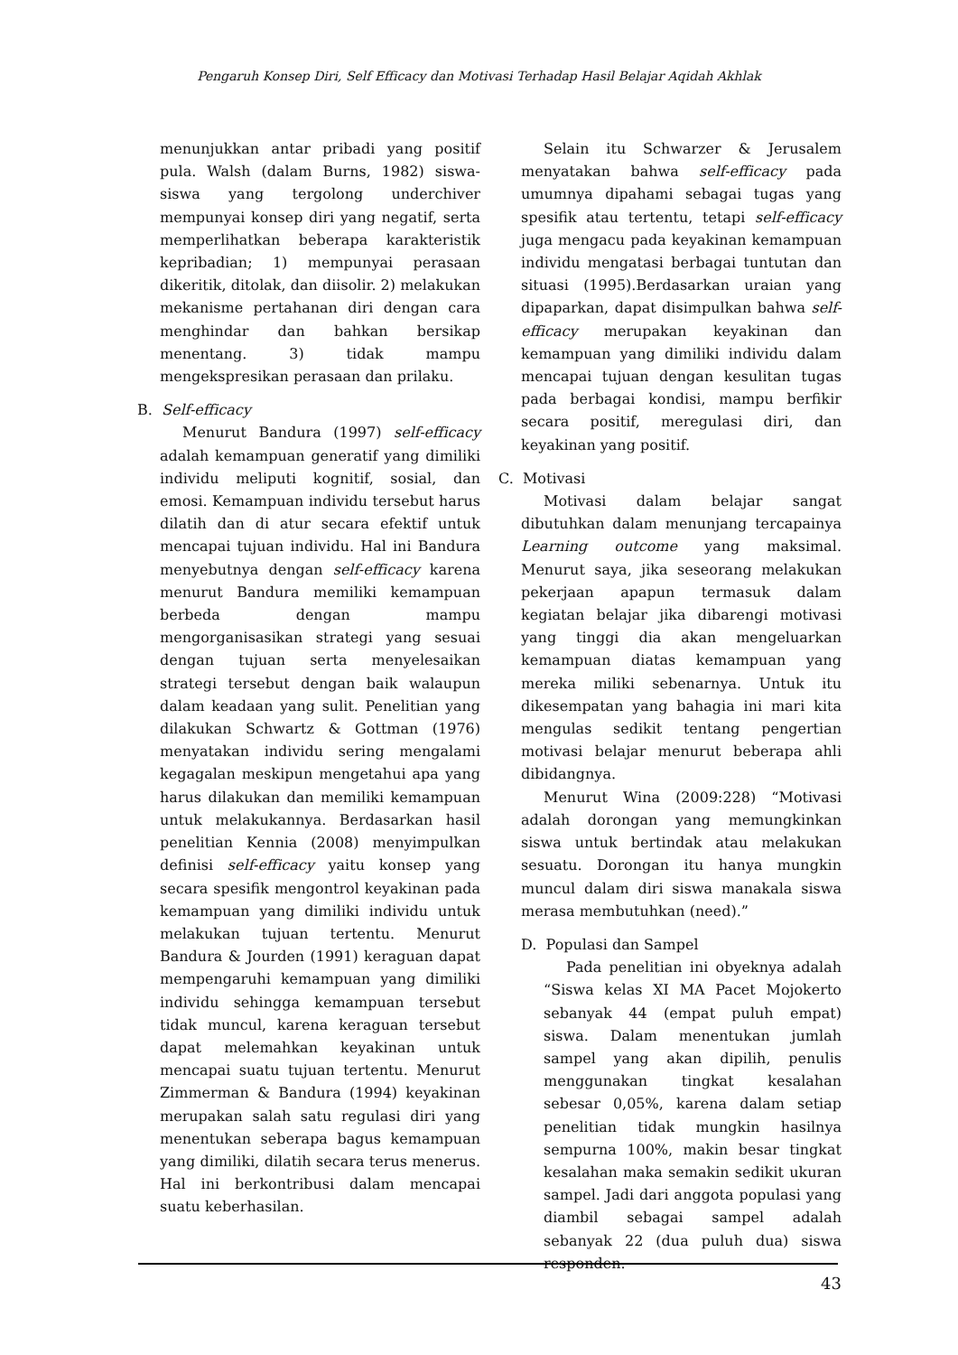Pengaruh Konsep Diri, Self Efficacy dan Motivasi Terhadap Hasil Belajar Aqidah Akhlak
menunjukkan antar pribadi yang positif pula. Walsh (dalam Burns, 1982) siswa-siswa yang tergolong underchiver mempunyai konsep diri yang negatif, serta memperlihatkan beberapa karakteristik kepribadian; 1) mempunyai perasaan dikeritik, ditolak, dan diisolir. 2) melakukan mekanisme pertahanan diri dengan cara menghindar dan bahkan bersikap menentang. 3) tidak mampu mengekspresikan perasaan dan prilaku.
B. Self-efficacy
Menurut Bandura (1997) self-efficacy adalah kemampuan generatif yang dimiliki individu meliputi kognitif, sosial, dan emosi. Kemampuan individu tersebut harus dilatih dan di atur secara efektif untuk mencapai tujuan individu. Hal ini Bandura menyebutnya dengan self-efficacy karena menurut Bandura memiliki kemampuan berbeda dengan mampu mengorganisasikan strategi yang sesuai dengan tujuan serta menyelesaikan strategi tersebut dengan baik walaupun dalam keadaan yang sulit. Penelitian yang dilakukan Schwartz & Gottman (1976) menyatakan individu sering mengalami kegagalan meskipun mengetahui apa yang harus dilakukan dan memiliki kemampuan untuk melakukannya. Berdasarkan hasil penelitian Kennia (2008) menyimpulkan definisi self-efficacy yaitu konsep yang secara spesifik mengontrol keyakinan pada kemampuan yang dimiliki individu untuk melakukan tujuan tertentu. Menurut Bandura & Jourden (1991) keraguan dapat mempengaruhi kemampuan yang dimiliki individu sehingga kemampuan tersebut tidak muncul, karena keraguan tersebut dapat melemahkan keyakinan untuk mencapai suatu tujuan tertentu. Menurut Zimmerman & Bandura (1994) keyakinan merupakan salah satu regulasi diri yang menentukan seberapa bagus kemampuan yang dimiliki, dilatih secara terus menerus. Hal ini berkontribusi dalam mencapai suatu keberhasilan.
Selain itu Schwarzer & Jerusalem menyatakan bahwa self-efficacy pada umumnya dipahami sebagai tugas yang spesifik atau tertentu, tetapi self-efficacy juga mengacu pada keyakinan kemampuan individu mengatasi berbagai tuntutan dan situasi (1995).Berdasarkan uraian yang dipaparkan, dapat disimpulkan bahwa self-efficacy merupakan keyakinan dan kemampuan yang dimiliki individu dalam mencapai tujuan dengan kesulitan tugas pada berbagai kondisi, mampu berfikir secara positif, meregulasi diri, dan keyakinan yang positif.
C. Motivasi
Motivasi dalam belajar sangat dibutuhkan dalam menunjang tercapainya Learning outcome yang maksimal. Menurut saya, jika seseorang melakukan pekerjaan apapun termasuk dalam kegiatan belajar jika dibarengi motivasi yang tinggi dia akan mengeluarkan kemampuan diatas kemampuan yang mereka miliki sebenarnya. Untuk itu dikesempatan yang bahagia ini mari kita mengulas sedikit tentang pengertian motivasi belajar menurut beberapa ahli dibidangnya.
Menurut Wina (2009:228) “Motivasi adalah dorongan yang memungkinkan siswa untuk bertindak atau melakukan sesuatu. Dorongan itu hanya mungkin muncul dalam diri siswa manakala siswa merasa membutuhkan (need).”
D. Populasi dan Sampel
Pada penelitian ini obyeknya adalah “Siswa kelas XI MA Pacet Mojokerto sebanyak 44 (empat puluh empat) siswa. Dalam menentukan jumlah sampel yang akan dipilih, penulis menggunakan tingkat kesalahan sebesar 0,05%, karena dalam setiap penelitian tidak mungkin hasilnya sempurna 100%, makin besar tingkat kesalahan maka semakin sedikit ukuran sampel. Jadi dari anggota populasi yang diambil sebagai sampel adalah sebanyak 22 (dua puluh dua) siswa responden.
43